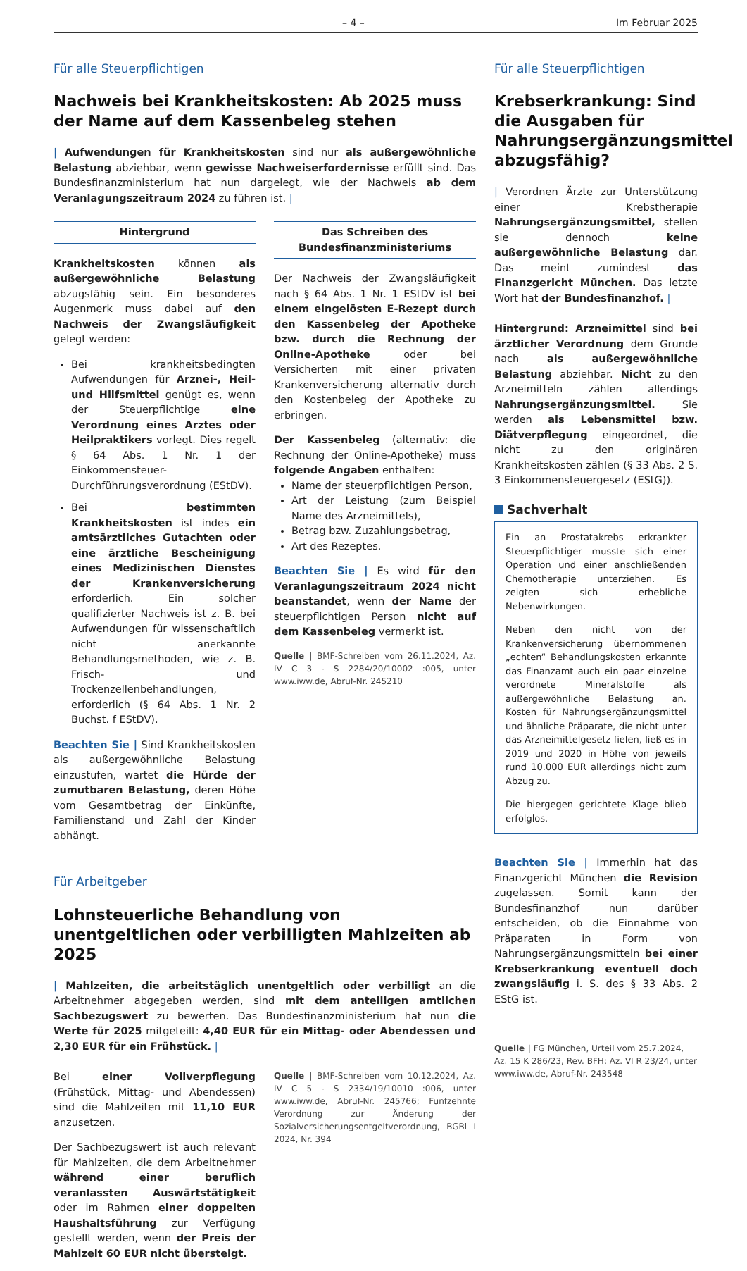– 4 – Im Februar 2025
Für alle Steuerpflichtigen
Nachweis bei Krankheitskosten: Ab 2025 muss der Name auf dem Kassenbeleg stehen
| Aufwendungen für Krankheitskosten sind nur als außergewöhnliche Belastung abziehbar, wenn gewisse Nachweiserfordernisse erfüllt sind. Das Bundesfinanzministerium hat nun dargelegt, wie der Nachweis ab dem Veranlagungszeitraum 2024 zu führen ist. |
Hintergrund
Krankheitskosten können als außergewöhnliche Belastung abzugsfähig sein. Ein besonderes Augenmerk muss dabei auf den Nachweis der Zwangsläufigkeit gelegt werden:
Bei krankheitsbedingten Aufwendungen für Arznei-, Heil- und Hilfsmittel genügt es, wenn der Steuerpflichtige eine Verordnung eines Arztes oder Heilpraktikers vorlegt. Dies regelt § 64 Abs. 1 Nr. 1 der Einkommensteuer-Durchführungsverordnung (EStDV).
Bei bestimmten Krankheitskosten ist indes ein amtsärztliches Gutachten oder eine ärztliche Bescheinigung eines Medizinischen Dienstes der Krankenversicherung erforderlich. Ein solcher qualifizierter Nachweis ist z. B. bei Aufwendungen für wissenschaftlich nicht anerkannte Behandlungsmethoden, wie z. B. Frisch- und Trockenzellenbehandlungen, erforderlich (§ 64 Abs. 1 Nr. 2 Buchst. f EStDV).
Beachten Sie | Sind Krankheitskosten als außergewöhnliche Belastung einzustufen, wartet die Hürde der zumutbaren Belastung, deren Höhe vom Gesamtbetrag der Einkünfte, Familienstand und Zahl der Kinder abhängt.
Das Schreiben des Bundesfinanzministeriums
Der Nachweis der Zwangsläufigkeit nach § 64 Abs. 1 Nr. 1 EStDV ist bei einem eingelösten E-Rezept durch den Kassenbeleg der Apotheke bzw. durch die Rechnung der Online-Apotheke oder bei Versicherten mit einer privaten Krankenversicherung alternativ durch den Kostenbeleg der Apotheke zu erbringen.
Der Kassenbeleg (alternativ: die Rechnung der Online-Apotheke) muss folgende Angaben enthalten:
Name der steuerpflichtigen Person,
Art der Leistung (zum Beispiel Name des Arzneimittels),
Betrag bzw. Zuzahlungsbetrag,
Art des Rezeptes.
Beachten Sie | Es wird für den Veranlagungszeitraum 2024 nicht beanstandet, wenn der Name der steuerpflichtigen Person nicht auf dem Kassenbeleg vermerkt ist.
Quelle | BMF-Schreiben vom 26.11.2024, Az. IV C 3 - S 2284/20/10002 :005, unter www.iww.de, Abruf-Nr. 245210
Für Arbeitgeber
Lohnsteuerliche Behandlung von unentgeltlichen oder verbilligten Mahlzeiten ab 2025
| Mahlzeiten, die arbeitstäglich unentgeltlich oder verbilligt an die Arbeitnehmer abgegeben werden, sind mit dem anteiligen amtlichen Sachbezugswert zu bewerten. Das Bundesfinanzministerium hat nun die Werte für 2025 mitgeteilt: 4,40 EUR für ein Mittag- oder Abendessen und 2,30 EUR für ein Frühstück. |
Bei einer Vollverpflegung (Frühstück, Mittag- und Abendessen) sind die Mahlzeiten mit 11,10 EUR anzusetzen.
Der Sachbezugswert ist auch relevant für Mahlzeiten, die dem Arbeitnehmer während einer beruflich veranlassten Auswärtstätigkeit oder im Rahmen einer doppelten Haushaltsführung zur Verfügung gestellt werden, wenn der Preis der Mahlzeit 60 EUR nicht übersteigt.
Quelle | BMF-Schreiben vom 10.12.2024, Az. IV C 5 - S 2334/19/10010 :006, unter www.iww.de, Abruf-Nr. 245766; Fünfzehnte Verordnung zur Änderung der Sozialversicherungsentgeltverordnung, BGBl I 2024, Nr. 394
Für alle Steuerpflichtigen
Krebserkrankung: Sind die Ausgaben für Nahrungsergänzungsmittel abzugsfähig?
| Verordnen Ärzte zur Unterstützung einer Krebstherapie Nahrungsergänzungsmittel, stellen sie dennoch keine außergewöhnliche Belastung dar. Das meint zumindest das Finanzgericht München. Das letzte Wort hat der Bundesfinanzhof. |
Hintergrund: Arzneimittel sind bei ärztlicher Verordnung dem Grunde nach als außergewöhnliche Belastung abziehbar. Nicht zu den Arzneimitteln zählen allerdings Nahrungsergänzungsmittel. Sie werden als Lebensmittel bzw. Diätverpflegung eingeordnet, die nicht zu den originären Krankheitskosten zählen (§ 33 Abs. 2 S. 3 Einkommensteuergesetz (EStG)).
Sachverhalt
Ein an Prostatakrebs erkrankter Steuerpflichtiger musste sich einer Operation und einer anschließenden Chemotherapie unterziehen. Es zeigten sich erhebliche Nebenwirkungen.
Neben den nicht von der Krankenversicherung übernommenen „echten“ Behandlungskosten erkannte das Finanzamt auch ein paar einzelne verordnete Mineralstoffe als außergewöhnliche Belastung an. Kosten für Nahrungsergänzungsmittel und ähnliche Präparate, die nicht unter das Arzneimittelgesetz fielen, ließ es in 2019 und 2020 in Höhe von jeweils rund 10.000 EUR allerdings nicht zum Abzug zu.
Die hiergegen gerichtete Klage blieb erfolglos.
Beachten Sie | Immerhin hat das Finanzgericht München die Revision zugelassen. Somit kann der Bundesfinanzhof nun darüber entscheiden, ob die Einnahme von Präparaten in Form von Nahrungsergänzungsmitteln bei einer Krebserkrankung eventuell doch zwangsläufig i. S. des § 33 Abs. 2 EStG ist.
Quelle | FG München, Urteil vom 25.7.2024, Az. 15 K 286/23, Rev. BFH: Az. VI R 23/24, unter www.iww.de, Abruf-Nr. 243548